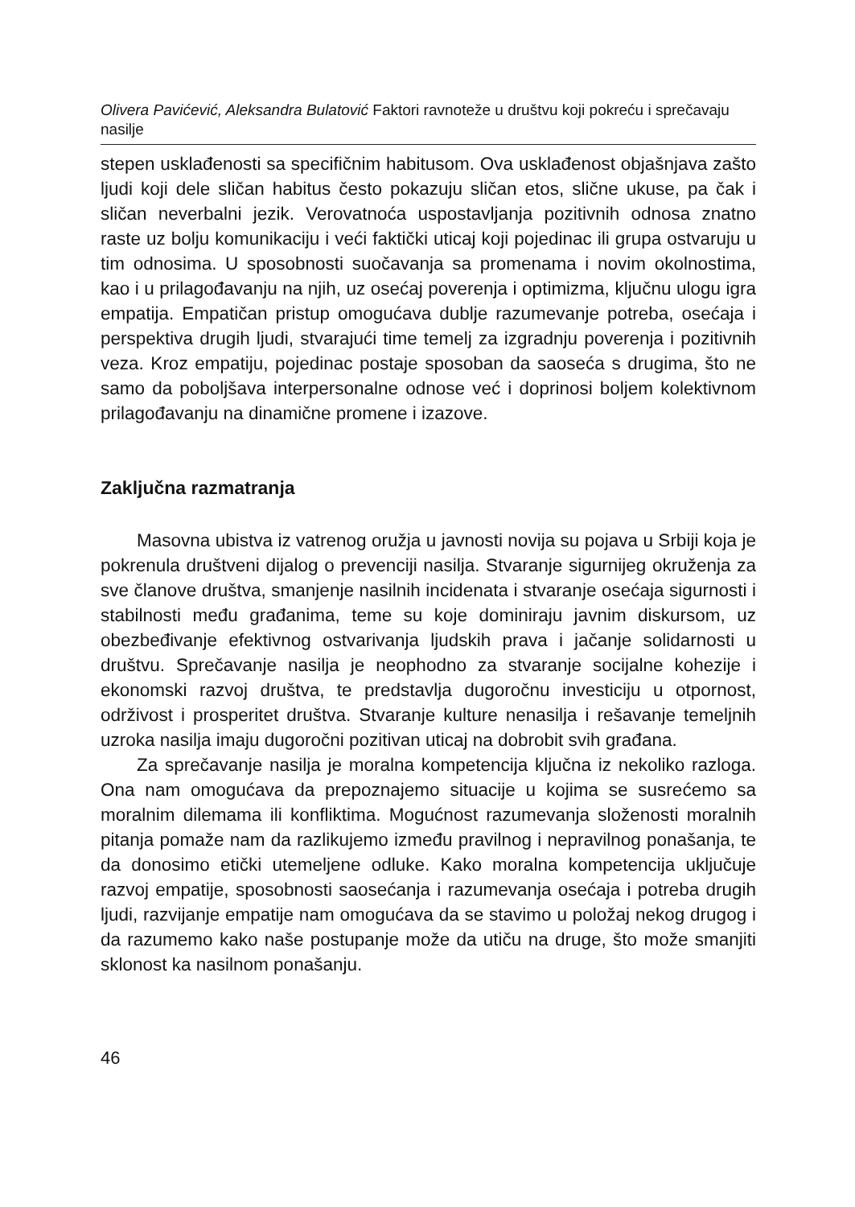Olivera Pavićević, Aleksandra Bulatović Faktori ravnoteže u društvu koji pokreću i sprečavaju nasilje
stepen usklađenosti sa specifičnim habitusom. Ova usklađenost objašnjava zašto ljudi koji dele sličan habitus često pokazuju sličan etos, slične ukuse, pa čak i sličan neverbalni jezik. Verovatnoća uspostavljanja pozitivnih odnosa znatno raste uz bolju komunikaciju i veći faktički uticaj koji pojedinac ili grupa ostvaruju u tim odnosima. U sposobnosti suočavanja sa promenama i novim okolnostima, kao i u prilagođavanju na njih, uz osećaj poverenja i optimizma, ključnu ulogu igra empatija. Empatičan pristup omogućava dublje razumevanje potreba, osećaja i perspektiva drugih ljudi, stvarajući time temelj za izgradnju poverenja i pozitivnih veza. Kroz empatiju, pojedinac postaje sposoban da saoseća s drugima, što ne samo da poboljšava interpersonalne odnose već i doprinosi boljem kolektivnom prilagođavanju na dinamične promene i izazove.
Zaključna razmatranja
Masovna ubistva iz vatrenog oružja u javnosti novija su pojava u Srbiji koja je pokrenula društveni dijalog o prevenciji nasilja. Stvaranje sigurnijeg okruženja za sve članove društva, smanjenje nasilnih incidenata i stvaranje osećaja sigurnosti i stabilnosti među građanima, teme su koje dominiraju javnim diskursom, uz obezbeđivanje efektivnog ostvarivanja ljudskih prava i jačanje solidarnosti u društvu. Sprečavanje nasilja je neophodno za stvaranje socijalne kohezije i ekonomski razvoj društva, te predstavlja dugoročnu investiciju u otpornost, održivost i prosperitet društva. Stvaranje kulture nenasilja i rešavanje temeljnih uzroka nasilja imaju dugoročni pozitivan uticaj na dobrobit svih građana.
Za sprečavanje nasilja je moralna kompetencija ključna iz nekoliko razloga. Ona nam omogućava da prepoznajemo situacije u kojima se susrećemo sa moralnim dilemama ili konfliktima. Mogućnost razumevanja složenosti moralnih pitanja pomaže nam da razlikujemo između pravilnog i nepravilnog ponašanja, te da donosimo etički utemeljene odluke. Kako moralna kompetencija uključuje razvoj empatije, sposobnosti saosećanja i razumevanja osećaja i potreba drugih ljudi, razvijanje empatije nam omogućava da se stavimo u položaj nekog drugog i da razumemo kako naše postupanje može da utiču na druge, što može smanjiti sklonost ka nasilnom ponašanju.
46